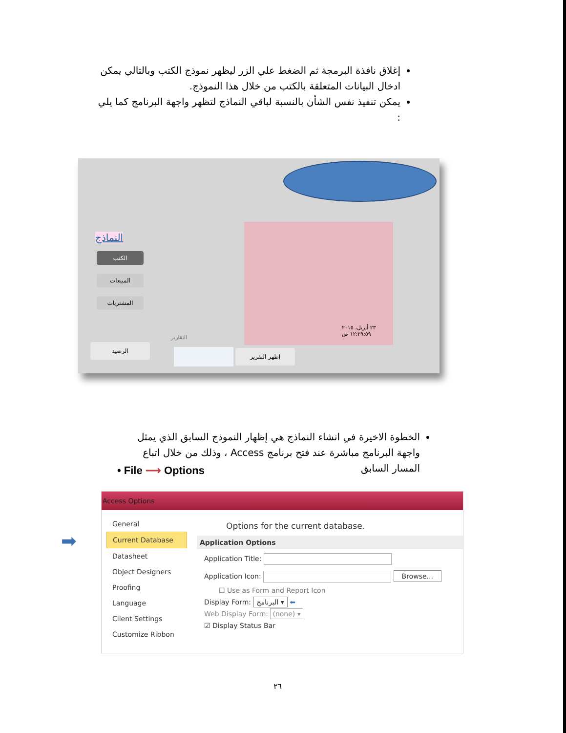إغلاق نافذة البرمجة ثم الضغط علي الزر ليظهر نموذج الكتب وبالتالي يمكن ادخال البيانات المتعلقة بالكتب من خلال هذا النموذج.
يمكن تنفيذ نفس الشأن بالنسبة لباقي النماذج لتظهر واجهة البرنامج كما يلي :
٢٣ أبريل، ٢٠١٥
١٢:٢٩:٥٩ ص
النماذج
الكتب
المبيعات
المشتريات
التقارير
الرصيد
إظهر التقرير
الخطوة الاخيرة في انشاء النماذج هي إظهار النموذج السابق الذي يمثل واجهة البرنامج مباشرة عند فتح برنامج Access ، وذلك من خلال اتباع المسار السابق
• File ⟶ Options
➡
Access Options
General
Current Database
Datasheet
Object Designers
Proofing
Language
Client Settings
Customize Ribbon
Options for the current database.
Application Options
Application Title:
Application Icon: Browse...
☐ Use as Form and Report Icon
Display Form: البرنامج ▾ ⬅
Web Display Form: (none) ▾
☑ Display Status Bar
٢٦